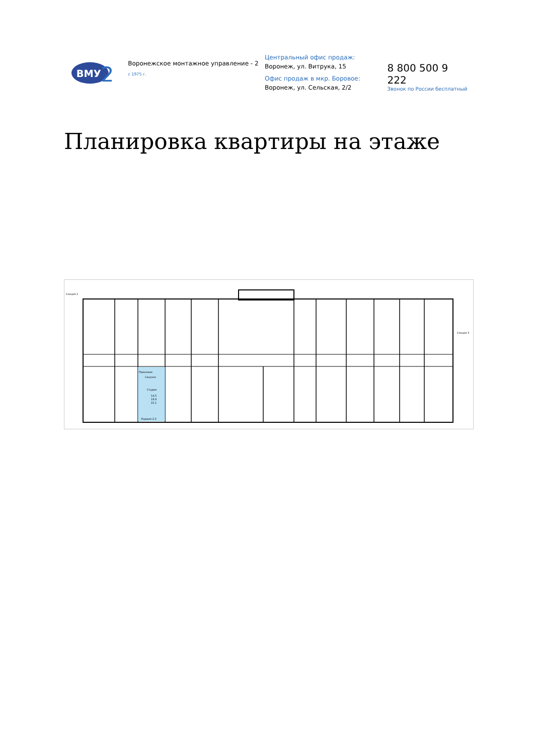ВМУ
2
Воронежское монтажное управление - 2
с 1975 г.
Центральный офис продаж:
Воронеж, ул. Витрука, 15
Офис продаж в мкр. Боровое:
Воронеж, ул. Сельская, 2/2
8 800 500 9 222
Звонок по России бесплатный
Планировка квартиры на этаже
Секция 1
Секция 3
Прихожая
Санузел
Студия
14,5
19,9
21,1
Лоджия 2,3